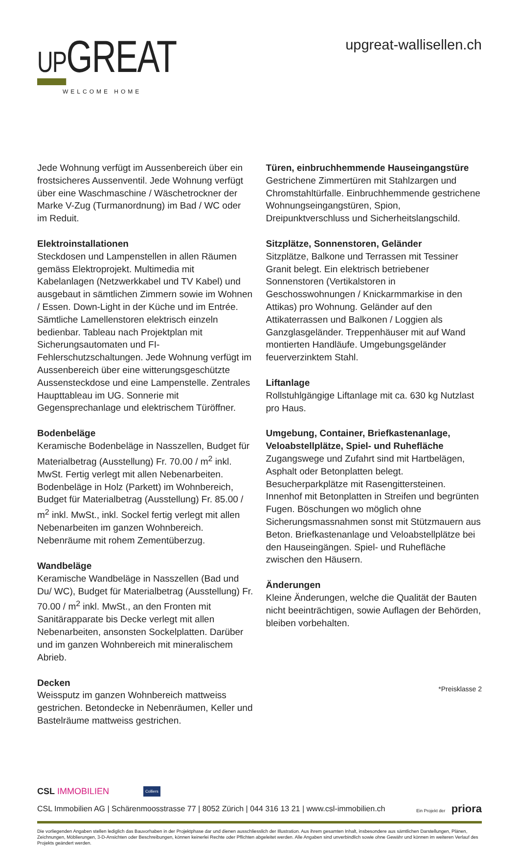UPGREAT
WELCOME HOME
upgreat-wallisellen.ch
Jede Wohnung verfügt im Aussenbereich über ein frostsicheres Aussenventil. Jede Wohnung verfügt über eine Waschmaschine / Wäschetrockner der Marke V-Zug (Turmanordnung) im Bad / WC oder im Reduit.
Elektroinstallationen
Steckdosen und Lampenstellen in allen Räumen gemäss Elektroprojekt. Multimedia mit Kabelanlagen (Netzwerkkabel und TV Kabel) und ausgebaut in sämtlichen Zimmern sowie im Wohnen / Essen. Down-Light in der Küche und im Entrée. Sämtliche Lamellenstoren elektrisch einzeln bedienbar. Tableau nach Projektplan mit Sicherungsautomaten und FI-Fehlerschutzschaltungen. Jede Wohnung verfügt im Aussenbereich über eine witterungsgeschützte Aussensteckdose und eine Lampenstelle. Zentrales Haupttableau im UG. Sonnerie mit Gegensprechanlage und elektrischem Türöffner.
Bodenbeläge
Keramische Bodenbeläge in Nasszellen, Budget für Materialbetrag (Ausstellung) Fr. 70.00 / m<sup>2</sup> inkl. MwSt. Fertig verlegt mit allen Nebenarbeiten. Bodenbeläge in Holz (Parkett) im Wohnbereich, Budget für Materialbetrag (Ausstellung) Fr. 85.00 / m<sup>2</sup> inkl. MwSt., inkl. Sockel fertig verlegt mit allen Nebenarbeiten im ganzen Wohnbereich. Nebenräume mit rohem Zementüberzug.
Wandbeläge
Keramische Wandbeläge in Nasszellen (Bad und Du/ WC), Budget für Materialbetrag (Ausstellung) Fr. 70.00 / m<sup>2</sup> inkl. MwSt., an den Fronten mit Sanitärapparate bis Decke verlegt mit allen Nebenarbeiten, ansonsten Sockelplatten. Darüber und im ganzen Wohnbereich mit mineralischem Abrieb.
Decken
Weissputz im ganzen Wohnbereich mattweiss gestrichen. Betondecke in Nebenräumen, Keller und Bastelräume mattweiss gestrichen.
Türen, einbruchhemmende Hauseingangstüre
Gestrichene Zimmertüren mit Stahlzargen und Chromstahltürfalle. Einbruchhemmende gestrichene Wohnungseingangstüren, Spion, Dreipunktverschluss und Sicherheitslangschild.
Sitzplätze, Sonnenstoren, Geländer
Sitzplätze, Balkone und Terrassen mit Tessiner Granit belegt. Ein elektrisch betriebener Sonnenstoren (Vertikalstoren in Geschosswohnungen / Knickarmmarkise in den Attikas) pro Wohnung. Geländer auf den Attikaterrassen und Balkonen / Loggien als Ganzglasgeländer. Treppenhäuser mit auf Wand montierten Handläufe. Umgebungsgeländer feuerverzinktem Stahl.
Liftanlage
Rollstuhlgängige Liftanlage mit ca. 630 kg Nutzlast pro Haus.
Umgebung, Container, Briefkastenanlage, Veloabstellplätze, Spiel- und Ruhefläche
Zugangswege und Zufahrt sind mit Hartbelägen, Asphalt oder Betonplatten belegt. Besucherparkplätze mit Rasengittersteinen. Innenhof mit Betonplatten in Streifen und begrünten Fugen. Böschungen wo möglich ohne Sicherungsmassnahmen sonst mit Stützmauern aus Beton. Briefkastenanlage und Veloabstellplätze bei den Hauseingängen. Spiel- und Ruhefläche zwischen den Häusern.
Änderungen
Kleine Änderungen, welche die Qualität der Bauten nicht beeinträchtigen, sowie Auflagen der Behörden, bleiben vorbehalten.
*Preisklasse 2
CSL IMMOBILIEN Colliers
CSL Immobilien AG | Schärenmoosstrasse 77 | 8052 Zürich | 044 316 13 21 | www.csl-immobilien.ch Ein Projekt der priora
Die vorliegenden Angaben stellen lediglich das Bauvorhaben in der Projektphase dar und dienen ausschliesslich der Illustration. Aus ihrem gesamten Inhalt, insbesondere aus sämtlichen Darstellungen, Plänen, Zeichnungen, Möblierungen, 3-D-Ansichten oder Beschreibungen, können keinerlei Rechte oder Pflichten abgeleitet werden. Alle Angaben sind unverbindlich sowie ohne Gewähr und können im weiteren Verlauf des Projekts geändert werden.